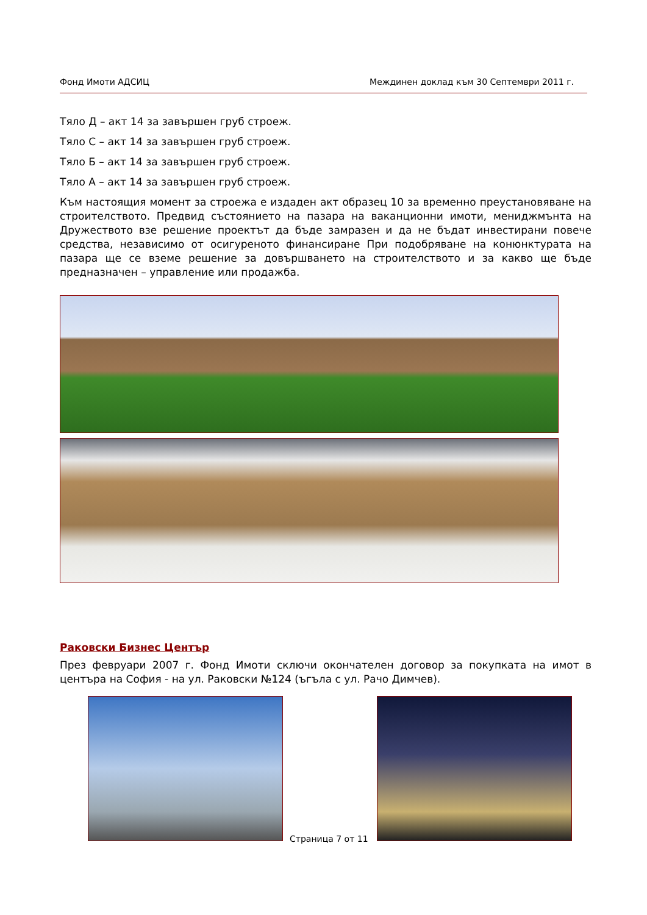Фонд Имоти АДСИЦ Междинен доклад към 30 Септември 2011 г.
Тяло Д – акт 14 за завършен груб строеж.
Тяло С – акт 14 за завършен груб строеж.
Тяло Б – акт 14 за завършен груб строеж.
Тяло А – акт 14 за завършен груб строеж.
Към настоящия момент за строежа е издаден акт образец 10 за временно преустановяване на строителството. Предвид състоянието на пазара на ваканционни имоти, мениджмънта на Дружеството взе решение проектът да бъде замразен и да не бъдат инвестирани повече средства, независимо от осигуреното финансиране При подобряване на конюнктурата на пазара ще се вземе решение за довършването на строителството и за какво ще бъде предназначен – управление или продажба.
Раковски Бизнес Център
През февруари 2007 г. Фонд Имоти сключи окончателен договор за покупката на имот в центъра на София - на ул. Раковски №124 (ъгъла с ул. Рачо Димчев).
Страница 7 от 11